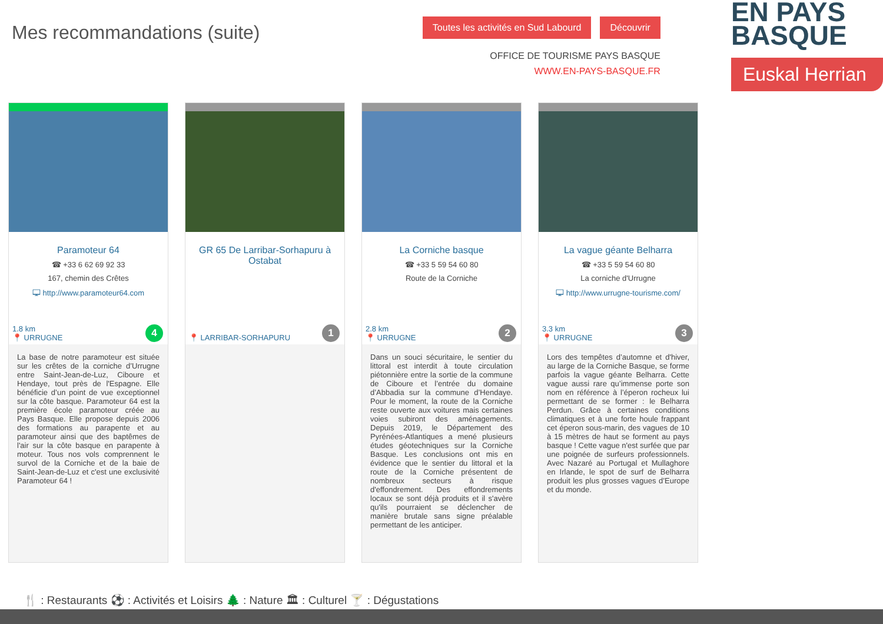Mes recommandations (suite)
Toutes les activités en Sud Labourd Découvrir
OFFICE DE TOURISME PAYS BASQUE
WWW.EN-PAYS-BASQUE.FR
EN PAYS BASQUE
Euskal Herrian
Paramoteur 64
☎ +33 6 62 69 92 33
167, chemin des Crêtes
🖵 http://www.paramoteur64.com
1.8 km
📍 URRUGNE
4
La base de notre paramoteur est située sur les crêtes de la corniche d’Urrugne entre Saint-Jean-de-Luz, Ciboure et Hendaye, tout près de l'Espagne. Elle bénéficie d’un point de vue exceptionnel sur la côte basque. Paramoteur 64 est la première école paramoteur créée au Pays Basque. Elle propose depuis 2006 des formations au parapente et au paramoteur ainsi que des baptêmes de l'air sur la côte basque en parapente à moteur. Tous nos vols comprennent le survol de la Corniche et de la baie de Saint-Jean-de-Luz et c'est une exclusivité Paramoteur 64 !
GR 65 De Larribar-Sorhapuru à Ostabat
📍 LARRIBAR-SORHAPURU 1
La Corniche basque
☎ +33 5 59 54 60 80
Route de la Corniche
2.8 km
📍 URRUGNE
2
Dans un souci sécuritaire, le sentier du littoral est interdit à toute circulation piétonnière entre la sortie de la commune de Ciboure et l’entrée du domaine d’Abbadia sur la commune d’Hendaye. Pour le moment, la route de la Corniche reste ouverte aux voitures mais certaines voies subiront des aménagements. Depuis 2019, le Département des Pyrénées-Atlantiques a mené plusieurs études géotechniques sur la Corniche Basque. Les conclusions ont mis en évidence que le sentier du littoral et la route de la Corniche présentent de nombreux secteurs à risque d'effondrement. Des effondrements locaux se sont déjà produits et il s'avère qu'ils pourraient se déclencher de manière brutale sans signe préalable permettant de les anticiper.
La vague géante Belharra
☎ +33 5 59 54 60 80
La corniche d'Urrugne
🖵 http://www.urrugne-tourisme.com/
3.3 km
📍 URRUGNE
3
Lors des tempêtes d’automne et d'hiver, au large de la Corniche Basque, se forme parfois la vague géante Belharra. Cette vague aussi rare qu’immense porte son nom en référence à l’éperon rocheux lui permettant de se former : le Belharra Perdun. Grâce à certaines conditions climatiques et à une forte houle frappant cet éperon sous-marin, des vagues de 10 à 15 mètres de haut se forment au pays basque ! Cette vague n'est surfée que par une poignée de surfeurs professionnels. Avec Nazaré au Portugal et Mullaghore en Irlande, le spot de surf de Belharra produit les plus grosses vagues d’Europe et du monde.
🍴 : Restaurants ⚽ : Activités et Loisirs 🌲 : Nature 🏛 : Culturel 🍸 : Dégustations